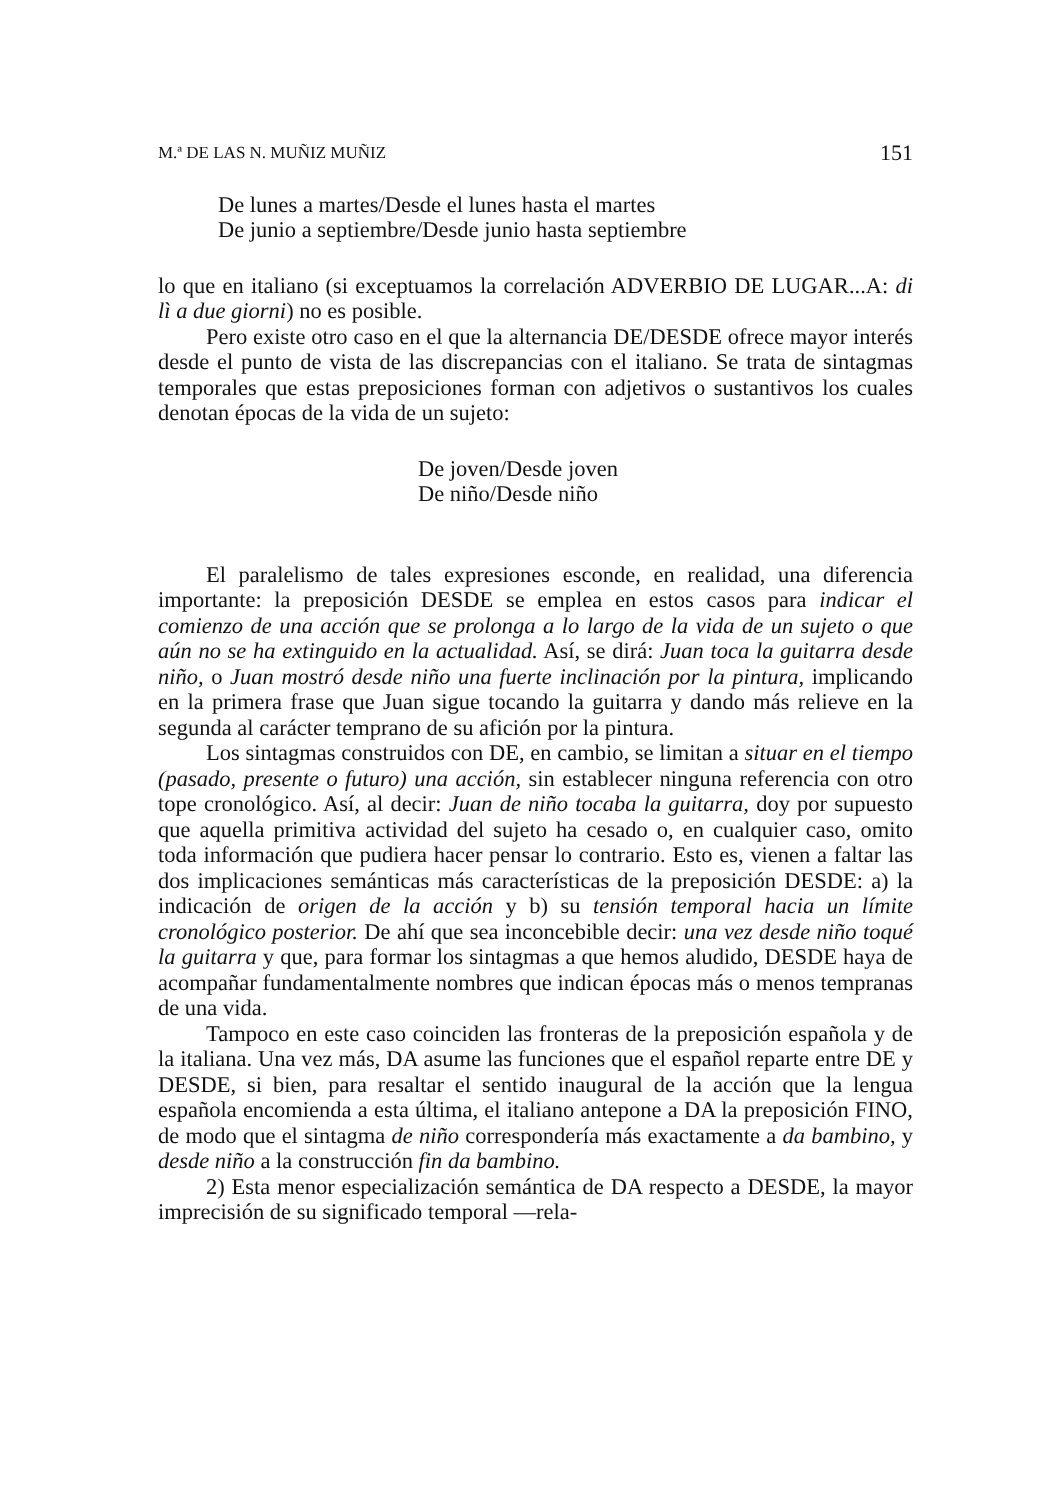M.ª DE LAS N. MUÑIZ MUÑIZ 151
De lunes a martes/Desde el lunes hasta el martes
De junio a septiembre/Desde junio hasta septiembre
lo que en italiano (si exceptuamos la correlación ADVERBIO DE LUGAR...A: di lì a due giorni) no es posible.
Pero existe otro caso en el que la alternancia DE/DESDE ofrece mayor interés desde el punto de vista de las discrepancias con el italiano. Se trata de sintagmas temporales que estas preposiciones forman con adjetivos o sustantivos los cuales denotan épocas de la vida de un sujeto:
De joven/Desde joven
De niño/Desde niño
El paralelismo de tales expresiones esconde, en realidad, una diferencia importante: la preposición DESDE se emplea en estos casos para indicar el comienzo de una acción que se prolonga a lo largo de la vida de un sujeto o que aún no se ha extinguido en la actualidad. Así, se dirá: Juan toca la guitarra desde niño, o Juan mostró desde niño una fuerte inclinación por la pintura, implicando en la primera frase que Juan sigue tocando la guitarra y dando más relieve en la segunda al carácter temprano de su afición por la pintura.
Los sintagmas construidos con DE, en cambio, se limitan a situar en el tiempo (pasado, presente o futuro) una acción, sin establecer ninguna referencia con otro tope cronológico. Así, al decir: Juan de niño tocaba la guitarra, doy por supuesto que aquella primitiva actividad del sujeto ha cesado o, en cualquier caso, omito toda información que pudiera hacer pensar lo contrario. Esto es, vienen a faltar las dos implicaciones semánticas más características de la preposición DESDE: a) la indicación de origen de la acción y b) su tensión temporal hacia un límite cronológico posterior. De ahí que sea inconcebible decir: una vez desde niño toqué la guitarra y que, para formar los sintagmas a que hemos aludido, DESDE haya de acompañar fundamentalmente nombres que indican épocas más o menos tempranas de una vida.
Tampoco en este caso coinciden las fronteras de la preposición española y de la italiana. Una vez más, DA asume las funciones que el español reparte entre DE y DESDE, si bien, para resaltar el sentido inaugural de la acción que la lengua española encomienda a esta última, el italiano antepone a DA la preposición FINO, de modo que el sintagma de niño correspondería más exactamente a da bambino, y desde niño a la construcción fin da bambino.
2) Esta menor especialización semántica de DA respecto a DESDE, la mayor imprecisión de su significado temporal —rela-